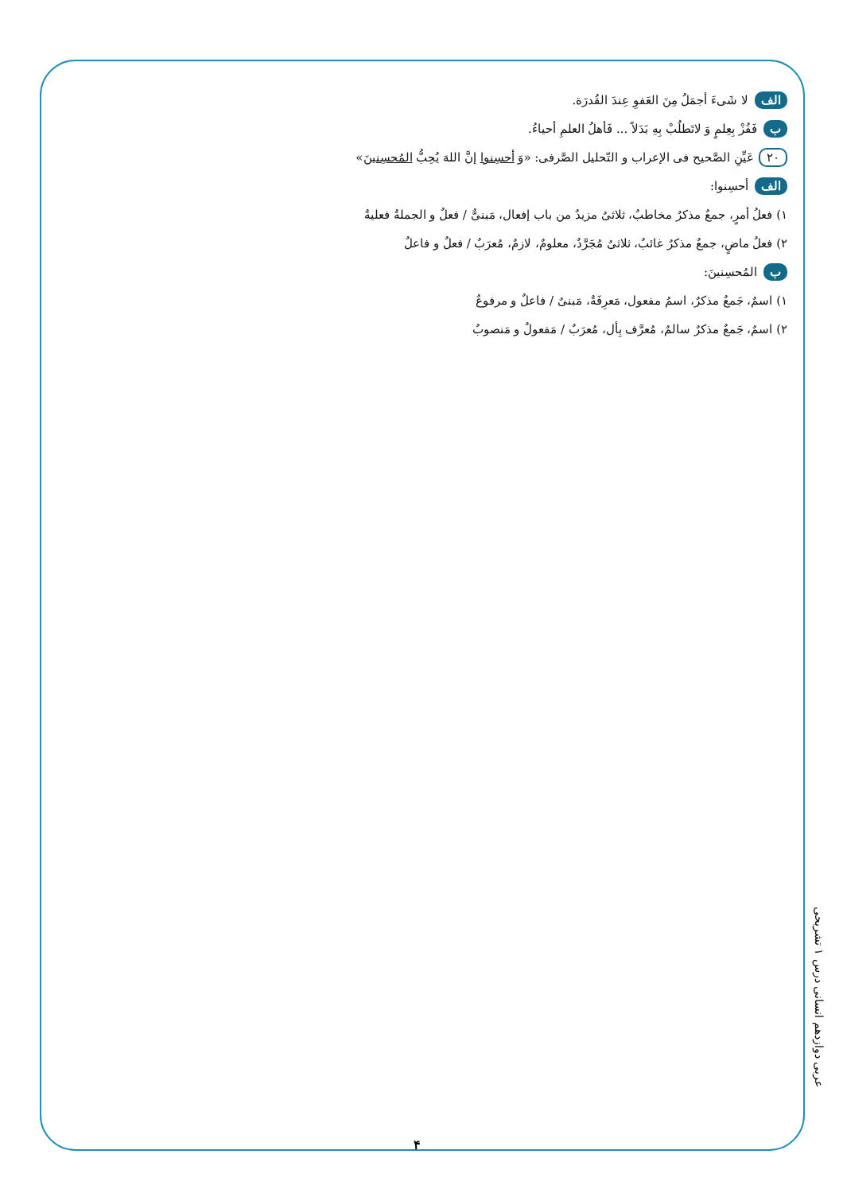الف لا شَیءَ أجمَلُ مِنَ العَفوِ عِندَ القُدرَة.
ب فَفُزْ بِعِلمٍ وَ لاتَطلُبْ بِهِ بَدَلاً ... فَأهلُ العلمِ أحیاءُ.
۲۰ عَیِّنِ الصَّحیح فی الإعراب و التّحلیل الصَّرفی: «وَ أحسِنوا إنَّ اللهَ یُحِبُّ المُحسِنینَ»
الف أحسِنوا:
۱) فعلُ أمرٍ، جمعٌ مذکرٌ مخاطبٌ، ثلاثیٌ مزیدٌ من باب إفعال، مَبنیٌّ / فعلٌ و الجملةُ فعلیةٌ
۲) فعلٌ ماضٍ، جمعٌ مذکرٌ غائبٌ، ثلاثیٌ مُجَرَّدٌ، معلومٌ، لازمٌ، مُعرَبٌ / فعلٌ و فاعلٌ
ب المُحسِنینَ:
۱) اسمٌ، جَمعٌ مذکرٌ، اسمُ مفعول، مَعرِفَةٌ، مَبنیٌ / فاعلٌ و مرفوعٌ
۲) اسمٌ، جَمعٌ مذکرٌ سالمٌ، مُعرَّف بِأل، مُعرَبٌ / مَفعولٌ و مَنصوبٌ
عربی دوازدهم انسانی درس ۱ تشریحی
۴